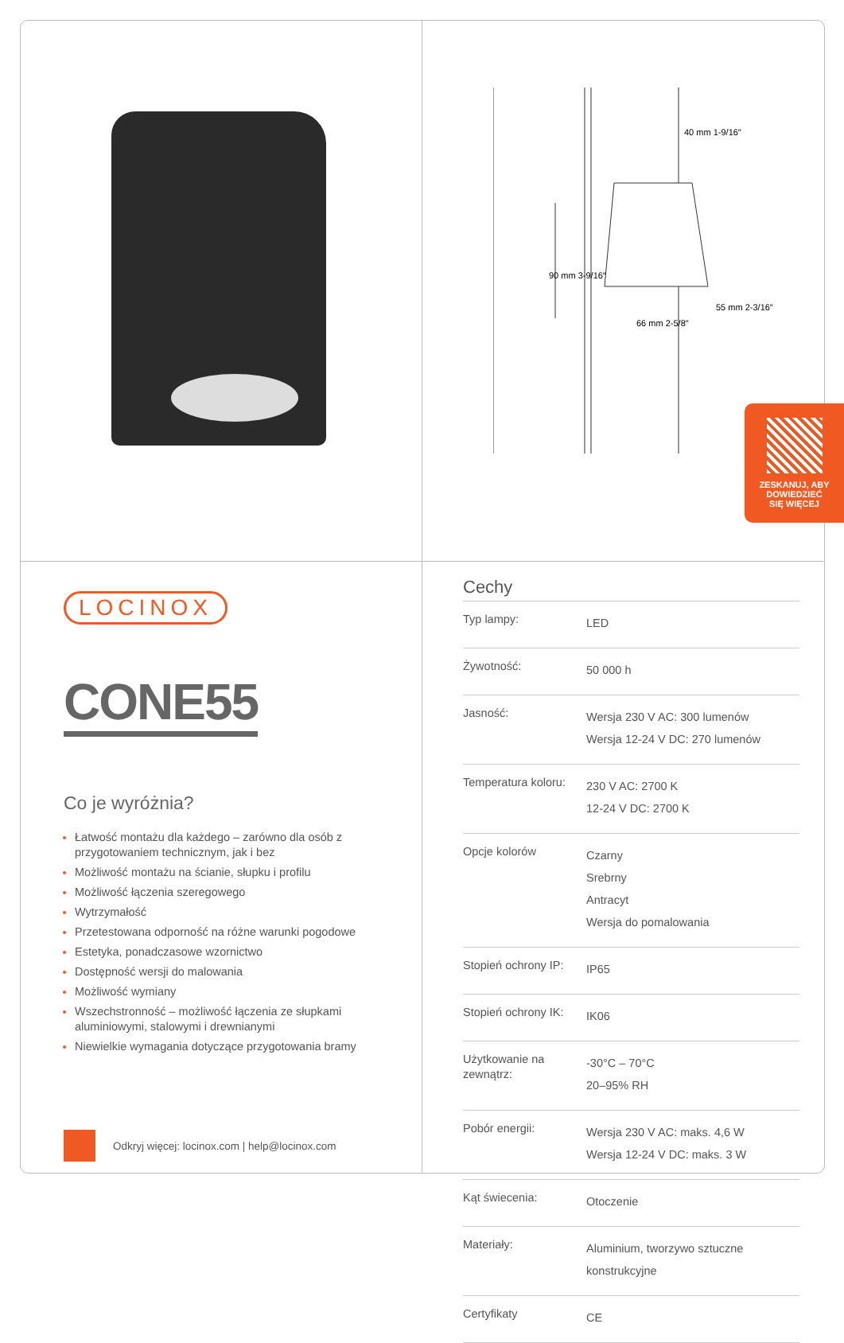40 mm 1-9/16″
90 mm 3-9/16″
66 mm 2-5/8″
55 mm 2-3/16″
ZESKANUJ, ABY
DOWIEDZIEĆ
SIĘ WIĘCEJ
LOCINOX
CONE55
Co je wyróżnia?
Łatwość montażu dla każdego – zarówno dla osób z przygotowaniem technicznym, jak i bez
Możliwość montażu na ścianie, słupku i profilu
Możliwość łączenia szeregowego
Wytrzymałość
Przetestowana odporność na różne warunki pogodowe
Estetyka, ponadczasowe wzornictwo
Dostępność wersji do malowania
Możliwość wymiany
Wszechstronność – możliwość łączenia ze słupkami aluminiowymi, stalowymi i drewnianymi
Niewielkie wymagania dotyczące przygotowania bramy
Odkryj więcej: locinox.com | help@locinox.com
Cechy
| Typ lampy: | LED |
| Żywotność: | 50 000 h |
| Jasność: | Wersja 230 V AC: 300 lumenów Wersja 12-24 V DC: 270 lumenów |
| Temperatura koloru: | 230 V AC: 2700 K 12-24 V DC: 2700 K |
| Opcje kolorów | Czarny Srebrny Antracyt Wersja do pomalowania |
| Stopień ochrony IP: | IP65 |
| Stopień ochrony IK: | IK06 |
| Użytkowanie na zewnątrz: | -30°C – 70°C 20–95% RH |
| Pobór energii: | Wersja 230 V AC: maks. 4,6 W Wersja 12-24 V DC: maks. 3 W |
| Kąt świecenia: | Otoczenie |
| Materiały: | Aluminium, tworzywo sztuczne konstrukcyjne |
| Certyfikaty | CE |